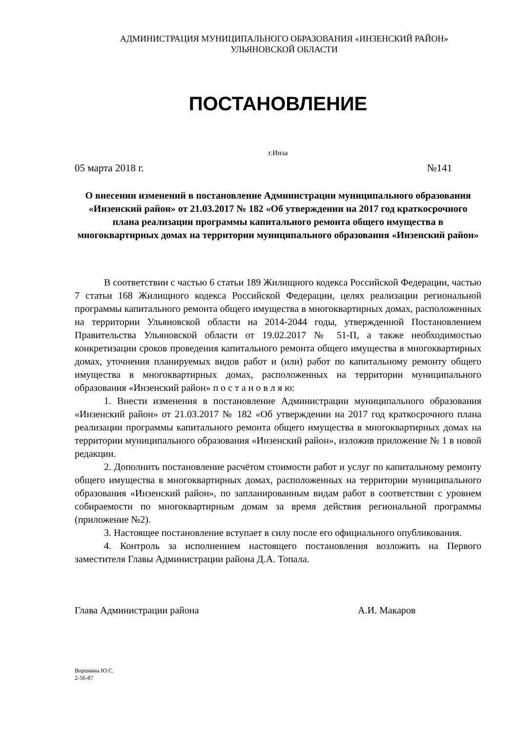АДМИНИСТРАЦИЯ МУНИЦИПАЛЬНОГО ОБРАЗОВАНИЯ «ИНЗЕНСКИЙ РАЙОН»
УЛЬЯНОВСКОЙ ОБЛАСТИ
ПОСТАНОВЛЕНИЕ
г.Инза
05 марта 2018 г. №141
О внесении изменений в постановление Администрации муниципального образования «Инзенский район» от 21.03.2017 № 182 «Об утверждении на 2017 год краткосрочного плана реализации программы капитального ремонта общего имущества в многоквартирных домах на территории муниципального образования «Инзенский район»
В соответствии с частью 6 статьи 189 Жилищного кодекса Российской Федерации, частью 7 статьи 168 Жилищного кодекса Российской Федерации, целях реализации региональной программы капитального ремонта общего имущества в многоквартирных домах, расположенных на территории Ульяновской области на 2014-2044 годы, утвержденной Постановлением Правительства Ульяновской области от 19.02.2017 № 51-П, а также необходимостью конкретизации сроков проведения капитального ремонта общего имущества в многоквартирных домах, уточнения планируемых видов работ и (или) работ по капитальному ремонту общего имущества в многоквартирных домах, расположенных на территории муниципального образования «Инзенский район» п о с т а н о в л я ю:
1. Внести изменения в постановление Администрации муниципального образования «Инзенский район» от 21.03.2017 № 182 «Об утверждении на 2017 год краткосрочного плана реализации программы капитального ремонта общего имущества в многоквартирных домах на территории муниципального образования «Инзенский район», изложив приложение № 1 в новой редакции.
2. Дополнить постановление расчётом стоимости работ и услуг по капитальному ремонту общего имущества в многоквартирных домах, расположенных на территории муниципального образования «Инзенский район», по запланированным видам работ в соответствии с уровнем собираемости по многоквартирным домам за время действия региональной программы (приложение №2).
3. Настоящее постановление вступает в силу после его официального опубликования.
4. Контроль за исполнением настоящего постановления возложить на Первого заместителя Главы Администрации района Д.А. Топала.
Глава Администрации района А.И. Макаров
Воронина Ю.С.
2-56-87